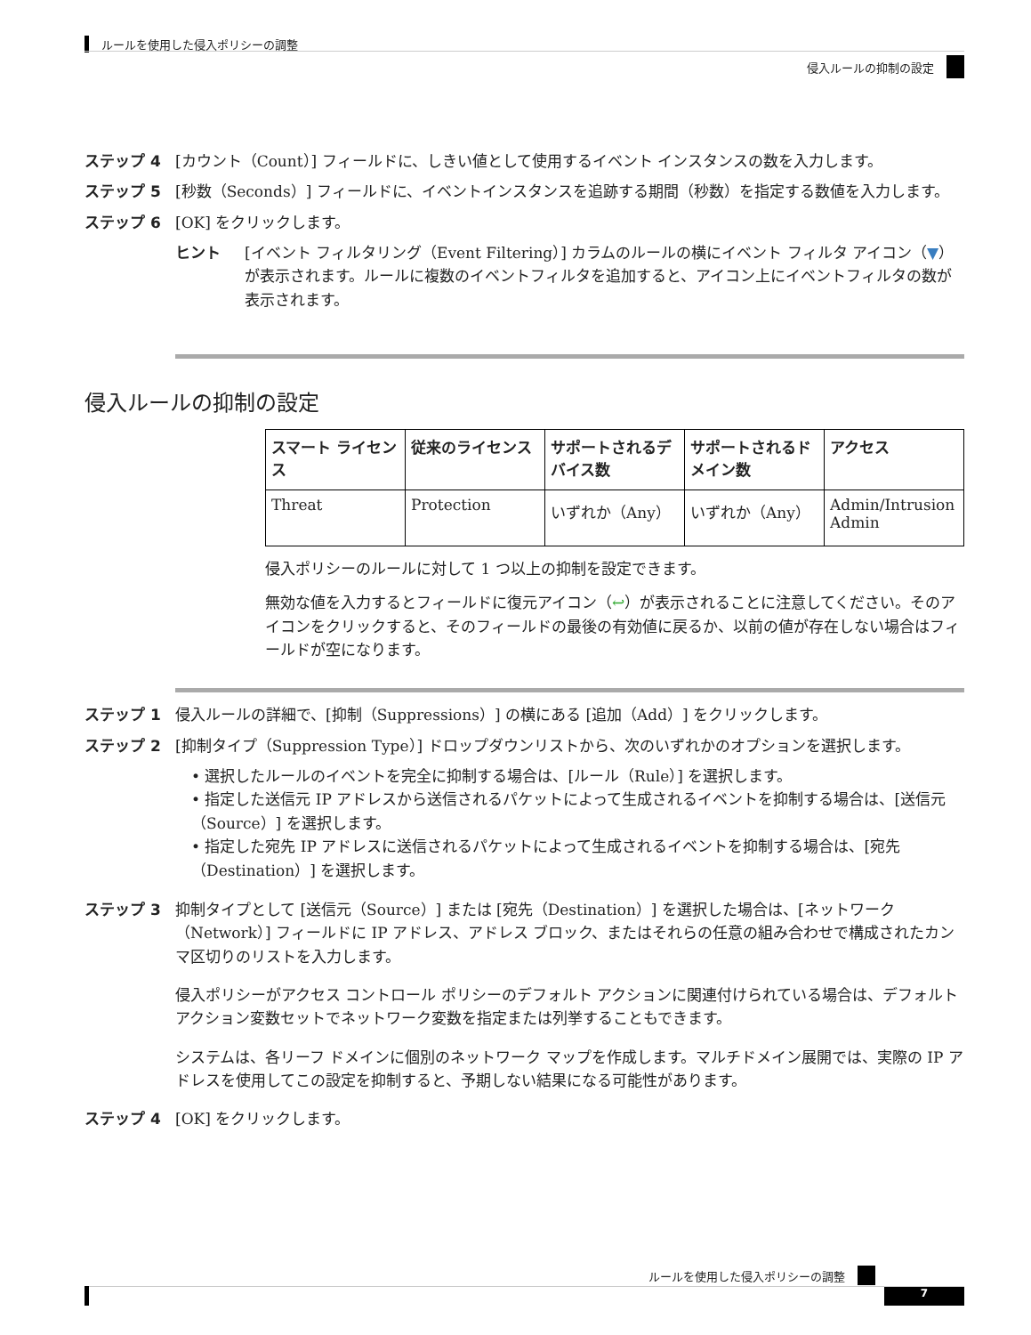ルールを使用した侵入ポリシーの調整
侵入ルールの抑制の設定
ステップ 4 [カウント（Count）] フィールドに、しきい値として使用するイベント インスタンスの数を入力します。
ステップ 5 [秒数（Seconds）] フィールドに、イベントインスタンスを追跡する期間（秒数）を指定する数値を入力します。
ステップ 6 [OK] をクリックします。
ヒント [イベント フィルタリング（Event Filtering）] カラムのルールの横にイベント フィルタ アイコン（▼）が表示されます。ルールに複数のイベントフィルタを追加すると、アイコン上にイベントフィルタの数が表示されます。
侵入ルールの抑制の設定
| スマート ライセンス | 従来のライセンス | サポートされるデバイス数 | サポートされるドメイン数 | アクセス |
| --- | --- | --- | --- | --- |
| Threat | Protection | いずれか（Any） | いずれか（Any） | Admin/Intrusion Admin |
侵入ポリシーのルールに対して 1 つ以上の抑制を設定できます。
無効な値を入力するとフィールドに復元アイコン（↩）が表示されることに注意してください。そのアイコンをクリックすると、そのフィールドの最後の有効値に戻るか、以前の値が存在しない場合はフィールドが空になります。
ステップ 1 侵入ルールの詳細で、[抑制（Suppressions）] の横にある [追加（Add）] をクリックします。
ステップ 2 [抑制タイプ（Suppression Type）] ドロップダウンリストから、次のいずれかのオプションを選択します。
• 選択したルールのイベントを完全に抑制する場合は、[ルール（Rule）] を選択します。
• 指定した送信元 IP アドレスから送信されるパケットによって生成されるイベントを抑制する場合は、[送信元（Source）] を選択します。
• 指定した宛先 IP アドレスに送信されるパケットによって生成されるイベントを抑制する場合は、[宛先（Destination）] を選択します。
ステップ 3 抑制タイプとして [送信元（Source）] または [宛先（Destination）] を選択した場合は、[ネットワーク（Network）] フィールドに IP アドレス、アドレス ブロック、またはそれらの任意の組み合わせで構成されたカンマ区切りのリストを入力します。
侵入ポリシーがアクセス コントロール ポリシーのデフォルト アクションに関連付けられている場合は、デフォルト アクション変数セットでネットワーク変数を指定または列挙することもできます。
システムは、各リーフ ドメインに個別のネットワーク マップを作成します。マルチドメイン展開では、実際の IP アドレスを使用してこの設定を抑制すると、予期しない結果になる可能性があります。
ステップ 4 [OK] をクリックします。
ルールを使用した侵入ポリシーの調整
7